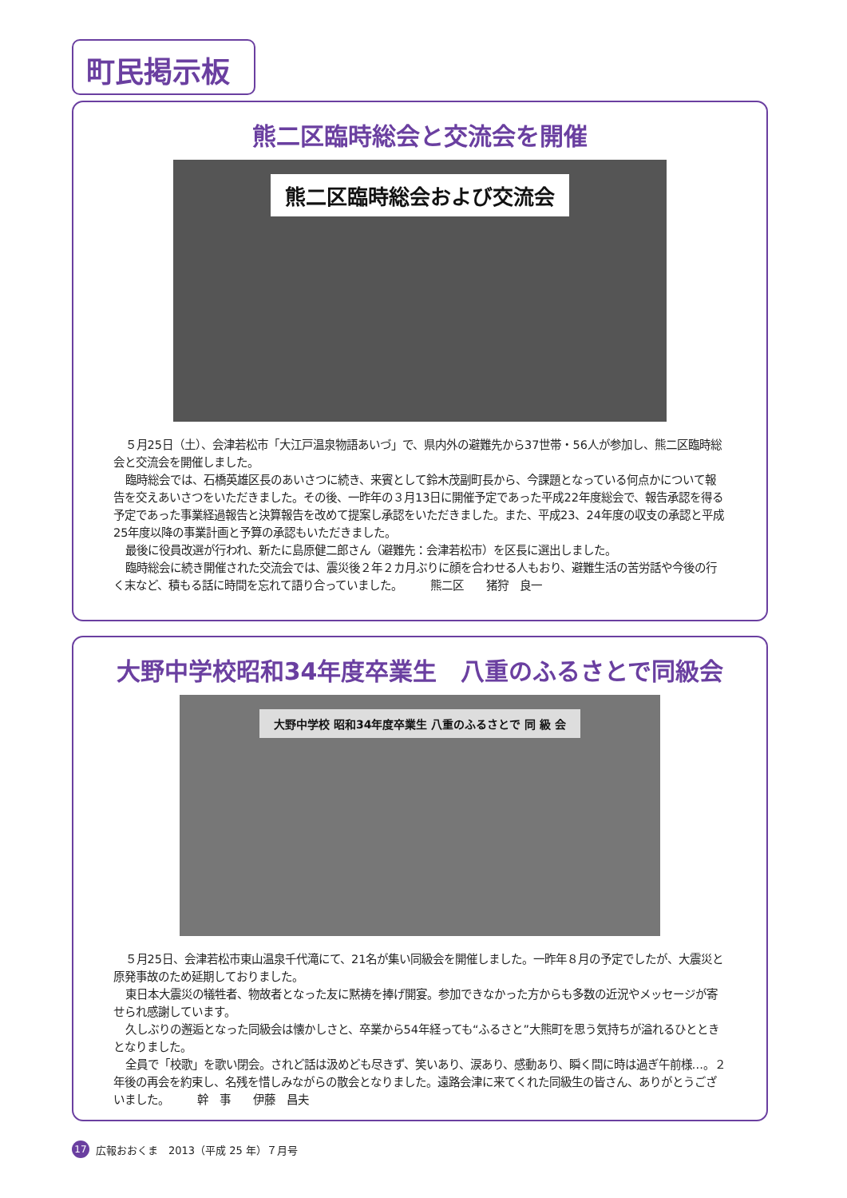町民掲示板
熊二区臨時総会と交流会を開催
熊二区臨時総会および交流会
５月25日（土）、会津若松市「大江戸温泉物語あいづ」で、県内外の避難先から37世帯・56人が参加し、熊二区臨時総会と交流会を開催しました。
臨時総会では、石橋英雄区長のあいさつに続き、来賓として鈴木茂副町長から、今課題となっている何点かについて報告を交えあいさつをいただきました。その後、一昨年の３月13日に開催予定であった平成22年度総会で、報告承認を得る予定であった事業経過報告と決算報告を改めて提案し承認をいただきました。また、平成23、24年度の収支の承認と平成25年度以降の事業計画と予算の承認もいただきました。
最後に役員改選が行われ、新たに島原健二郎さん（避難先：会津若松市）を区長に選出しました。
臨時総会に続き開催された交流会では、震災後２年２カ月ぶりに顔を合わせる人もおり、避難生活の苦労話や今後の行く末など、積もる話に時間を忘れて語り合っていました。　　　熊二区　　猪狩　良一
大野中学校昭和34年度卒業生　八重のふるさとで同級会
大野中学校 昭和34年度卒業生 八重のふるさとで 同 級 会
５月25日、会津若松市東山温泉千代滝にて、21名が集い同級会を開催しました。一昨年８月の予定でしたが、大震災と原発事故のため延期しておりました。
東日本大震災の犠牲者、物故者となった友に黙祷を捧げ開宴。参加できなかった方からも多数の近況やメッセージが寄せられ感謝しています。
久しぶりの邂逅となった同級会は懐かしさと、卒業から54年経っても“ふるさと”大熊町を思う気持ちが溢れるひとときとなりました。
全員で「校歌」を歌い閉会。されど話は汲めども尽きず、笑いあり、涙あり、感動あり、瞬く間に時は過ぎ午前様…。２年後の再会を約束し、名残を惜しみながらの散会となりました。遠路会津に来てくれた同級生の皆さん、ありがとうございました。　　　幹　事　　伊藤　昌夫
17 広報おおくま　2013（平成 25 年）７月号